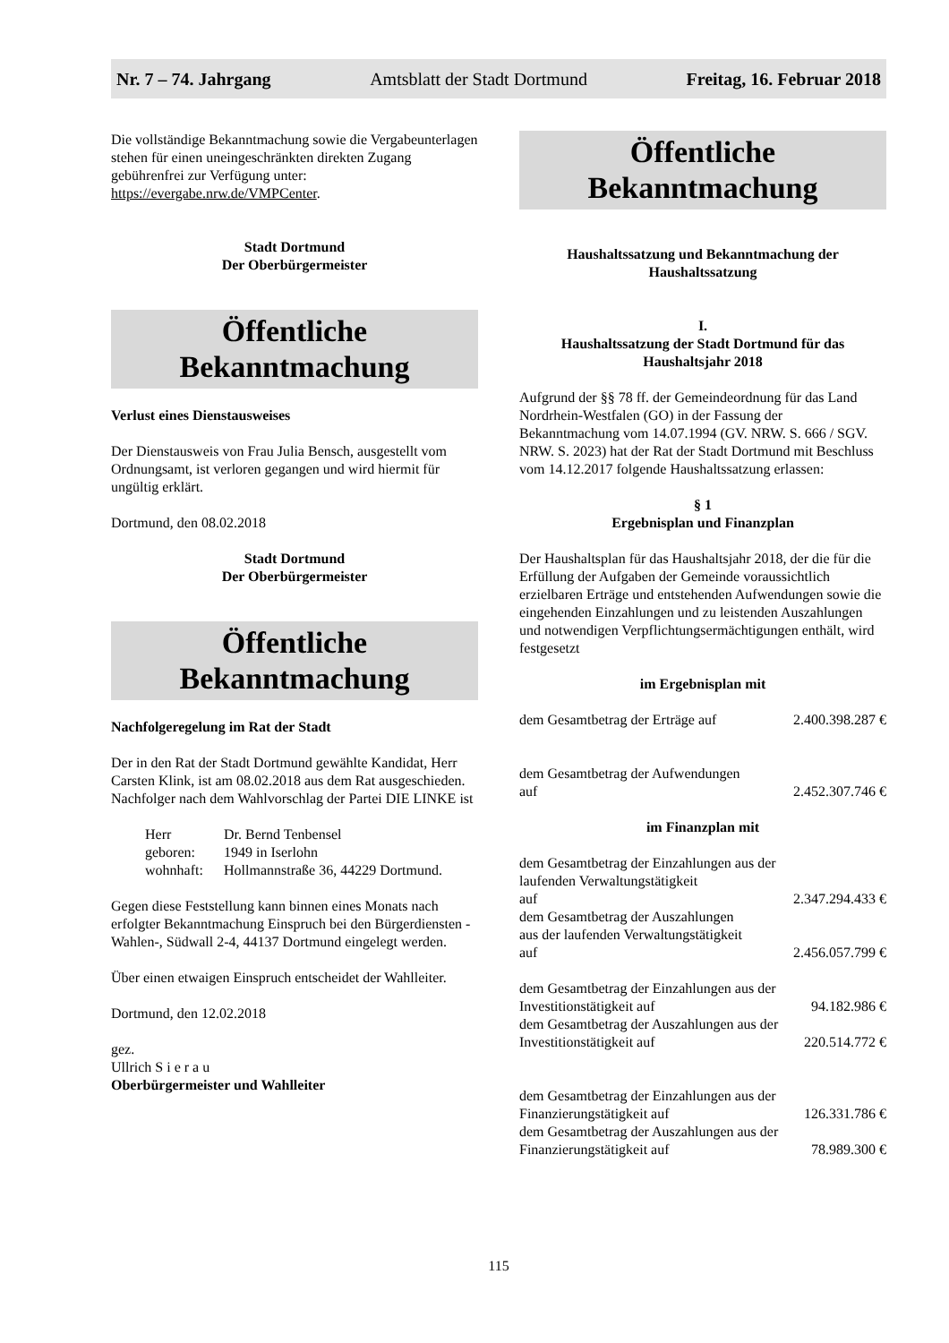Nr. 7 – 74. Jahrgang Amtsblatt der Stadt Dortmund Freitag, 16. Februar 2018
Die vollständige Bekanntmachung sowie die Vergabe­unterlagen stehen für einen uneingeschränkten direkten Zugang gebührenfrei zur Verfügung unter: https://evergabe.nrw.de/VMPCenter.
Stadt Dortmund
Der Oberbürgermeister
Öffentliche
Bekanntmachung
Verlust eines Dienstausweises
Der Dienstausweis von Frau Julia Bensch, ausgestellt vom Ordnungsamt, ist verloren gegangen und wird hiermit für ungültig erklärt.
Dortmund, den 08.02.2018
Stadt Dortmund
Der Oberbürgermeister
Öffentliche
Bekanntmachung
Nachfolgeregelung im Rat der Stadt
Der in den Rat der Stadt Dortmund gewählte Kandidat, Herr Carsten Klink, ist am 08.02.2018 aus dem Rat ausgeschieden. Nachfolger nach dem Wahlvorschlag der Partei DIE LINKE ist
| Herr | Dr. Bernd Tenbensel |
| geboren: | 1949 in Iserlohn |
| wohnhaft: | Hollmannstraße 36, 44229 Dortmund. |
Gegen diese Feststellung kann binnen eines Monats nach erfolgter Bekanntmachung Einspruch bei den Bürgerdiensten -Wahlen-, Südwall 2-4, 44137 Dortmund eingelegt werden.
Über einen etwaigen Einspruch entscheidet der Wahlleiter.
Dortmund, den 12.02.2018
gez.
Ullrich S i e r a u
Oberbürgermeister und Wahlleiter
Öffentliche
Bekanntmachung
Haushaltssatzung und Bekanntmachung der Haushaltssatzung
I.
Haushaltssatzung der Stadt Dortmund für das Haushaltsjahr 2018
Aufgrund der §§ 78 ff. der Gemeindeordnung für das Land Nordrhein-Westfalen (GO) in der Fassung der Bekanntmachung vom 14.07.1994 (GV. NRW. S. 666 / SGV. NRW. S. 2023) hat der Rat der Stadt Dortmund mit Beschluss vom 14.12.2017 folgende Haushaltssatzung erlassen:
§ 1
Ergebnisplan und Finanzplan
Der Haushaltsplan für das Haushaltsjahr 2018, der die für die Erfüllung der Aufgaben der Gemeinde voraussichtlich erzielbaren Erträge und entstehenden Aufwendungen sowie die eingehenden Einzahlungen und zu leistenden Auszahlungen und notwendigen Verpflichtungsermächtigungen enthält, wird festgesetzt
im Ergebnisplan mit
| dem Gesamtbetrag der Erträge auf | 2.400.398.287 € |
| dem Gesamtbetrag der Aufwendungen auf | 2.452.307.746 € |
im Finanzplan mit
| dem Gesamtbetrag der Einzahlungen aus der laufenden Verwaltungstätigkeit auf | 2.347.294.433 € |
| dem Gesamtbetrag der Auszahlungen aus der laufenden Verwaltungstätigkeit auf | 2.456.057.799 € |
| dem Gesamtbetrag der Einzahlungen aus der Investitionstätigkeit auf | 94.182.986 € |
| dem Gesamtbetrag der Auszahlungen aus der Investitionstätigkeit auf | 220.514.772 € |
| dem Gesamtbetrag der Einzahlungen aus der Finanzierungstätigkeit auf | 126.331.786 € |
| dem Gesamtbetrag der Auszahlungen aus der Finanzierungstätigkeit auf | 78.989.300 € |
115